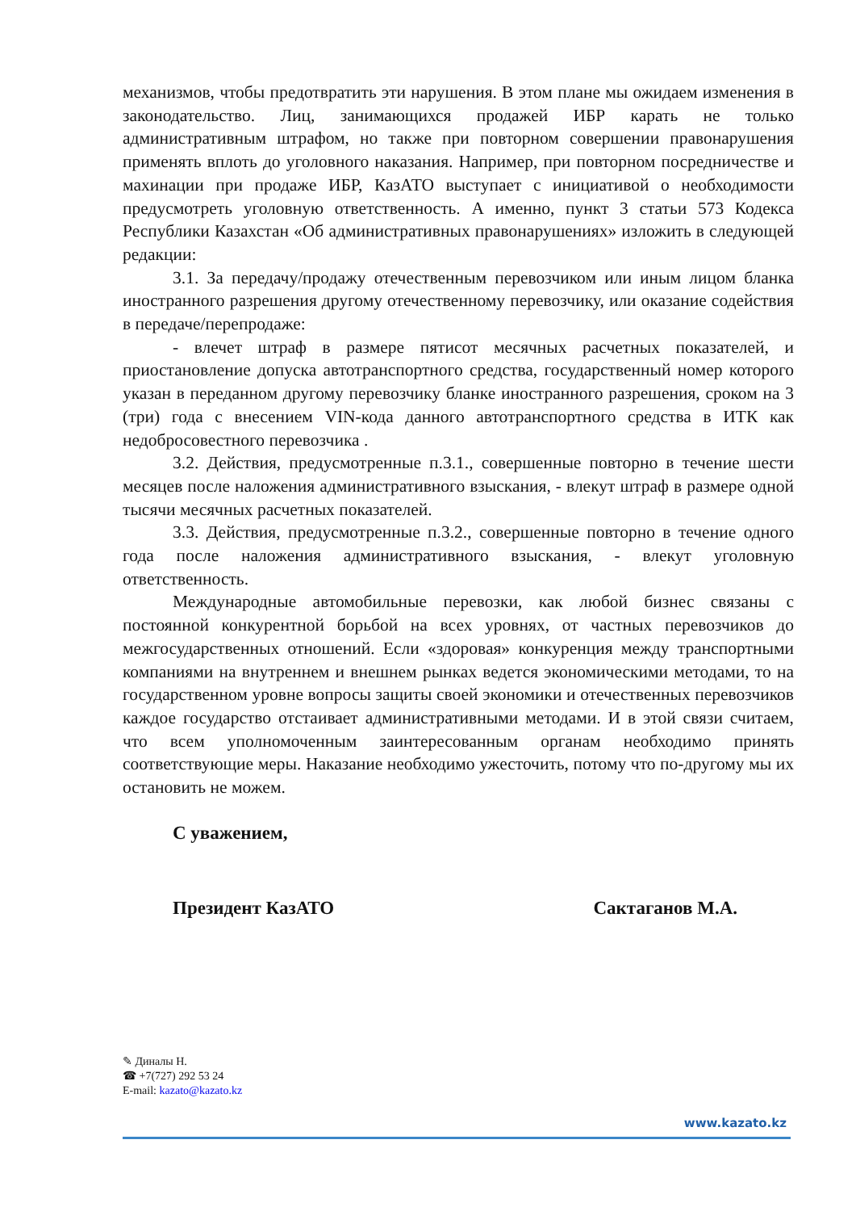механизмов, чтобы предотвратить эти нарушения. В этом плане мы ожидаем изменения в законодательство. Лиц, занимающихся продажей ИБР карать не только административным штрафом, но также при повторном совершении правонарушения применять вплоть до уголовного наказания. Например, при повторном посредничестве и махинации при продаже ИБР, КазАТО выступает с инициативой о необходимости предусмотреть уголовную ответственность. А именно, пункт 3 статьи 573 Кодекса Республики Казахстан «Об административных правонарушениях» изложить в следующей редакции:
3.1. За передачу/продажу отечественным перевозчиком или иным лицом бланка иностранного разрешения другому отечественному перевозчику, или оказание содействия в передаче/перепродаже:
- влечет штраф в размере пятисот месячных расчетных показателей, и приостановление допуска автотранспортного средства, государственный номер которого указан в переданном другому перевозчику бланке иностранного разрешения, сроком на 3 (три) года с внесением VIN-кода данного автотранспортного средства в ИТК как недобросовестного перевозчика .
3.2. Действия, предусмотренные п.3.1., совершенные повторно в течение шести месяцев после наложения административного взыскания, - влекут штраф в размере одной тысячи месячных расчетных показателей.
3.3. Действия, предусмотренные п.3.2., совершенные повторно в течение одного года после наложения административного взыскания, - влекут уголовную ответственность.
Международные автомобильные перевозки, как любой бизнес связаны с постоянной конкурентной борьбой на всех уровнях, от частных перевозчиков до межгосударственных отношений. Если «здоровая» конкуренция между транспортными компаниями на внутреннем и внешнем рынках ведется экономическими методами, то на государственном уровне вопросы защиты своей экономики и отечественных перевозчиков каждое государство отстаивает административными методами. И в этой связи считаем, что всем уполномоченным заинтересованным органам необходимо принять соответствующие меры. Наказание необходимо ужесточить, потому что по-другому мы их остановить не можем.
С уважением,
Президент КазАТО Сактаганов М.А.
✎ Диналы Н.
☎ +7(727) 292 53 24
E-mail: kazato@kazato.kz
www.kazato.kz